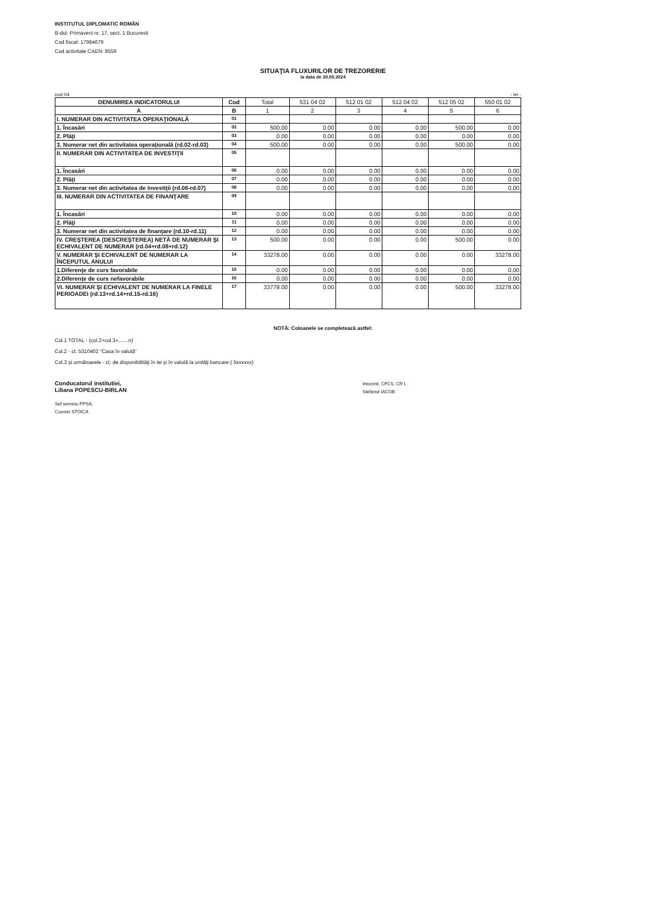INSTITUTUL DIPLOMATIC ROMÂN
B-dul. Primaverii nr. 17, sect. 1 Bucuresti
Cod fiscal: 17984679
Cod activitate CAEN: 8559
SITUAŢIA FLUXURILOR DE TREZORERIE
la data de 30.09.2024
cod 04 - lei -
| DENUMIREA INDICATORULUI | Cod | Total | 531 04 02 | 512 01 02 | 512 04 02 | 512 05 02 | 550 01 02 |
| --- | --- | --- | --- | --- | --- | --- | --- |
| A | B | 1 | 2 | 3 | 4 | 5 | 6 |
| I. NUMERAR DIN ACTIVITATEA OPERAŢIONALĂ | 01 | | | | | | |
| 1. Încasări | 02 | 500.00 | 0.00 | 0.00 | 0.00 | 500.00 | 0.00 |
| 2. Plăţi | 03 | 0.00 | 0.00 | 0.00 | 0.00 | 0.00 | 0.00 |
| 3. Numerar net din activitatea operaţională (rd.02-rd.03) | 04 | 500.00 | 0.00 | 0.00 | 0.00 | 500.00 | 0.00 |
| II. NUMERAR DIN ACTIVITATEA DE INVESTIŢII | 05 | | | | | | |
| 1. Încasări | 06 | 0.00 | 0.00 | 0.00 | 0.00 | 0.00 | 0.00 |
| 2. Plăţi | 07 | 0.00 | 0.00 | 0.00 | 0.00 | 0.00 | 0.00 |
| 3. Numerar net din activitatea de investiţii (rd.06-rd.07) | 08 | 0.00 | 0.00 | 0.00 | 0.00 | 0.00 | 0.00 |
| III. NUMERAR DIN ACTIVITATEA DE FINANŢARE | 09 | | | | | | |
| 1. Încasări | 10 | 0.00 | 0.00 | 0.00 | 0.00 | 0.00 | 0.00 |
| 2. Plăţi | 11 | 0.00 | 0.00 | 0.00 | 0.00 | 0.00 | 0.00 |
| 3. Numerar net din activitatea de finanţare (rd.10-rd.11) | 12 | 0.00 | 0.00 | 0.00 | 0.00 | 0.00 | 0.00 |
| IV. CREŞTEREA (DESCREŞTEREA) NETĂ DE NUMERAR ŞI ECHIVALENT DE NUMERAR (rd.04+rd.08+rd.12) | 13 | 500.00 | 0.00 | 0.00 | 0.00 | 500.00 | 0.00 |
| V. NUMERAR ŞI ECHIVALENT DE NUMERAR LA ÎNCEPUTUL ANULUI | 14 | 33278.00 | 0.00 | 0.00 | 0.00 | 0.00 | 33278.00 |
| 1.Diferenţe de curs favorabile | 15 | 0.00 | 0.00 | 0.00 | 0.00 | 0.00 | 0.00 |
| 2.Diferenţe de curs nefavorabile | 16 | 0.00 | 0.00 | 0.00 | 0.00 | 0.00 | 0.00 |
| VI. NUMERAR ŞI ECHIVALENT DE NUMERAR LA FINELE PERIOADEI (rd.13+rd.14+rd.15-rd.16) | 17 | 33778.00 | 0.00 | 0.00 | 0.00 | 500.00 | 33278.00 |
NOTĂ: Coloanele se completează astfel:
Col.1 TOTAL - (col.2+col.3+.......n)
Col.2 - ct. 5310402 "Casa în valută"
Col.3 şi următoarele - ct. de disponibilităţi în lei şi în valută la unităţi bancare:( 5xxxxxx)
Conducatorul institutiei,
Liliana POPESCU-BIRLAN
Sef serviciu FPSA,
Cosmin STOICA
Intocmit, CFCS, CR I,
Stefanut IACOB